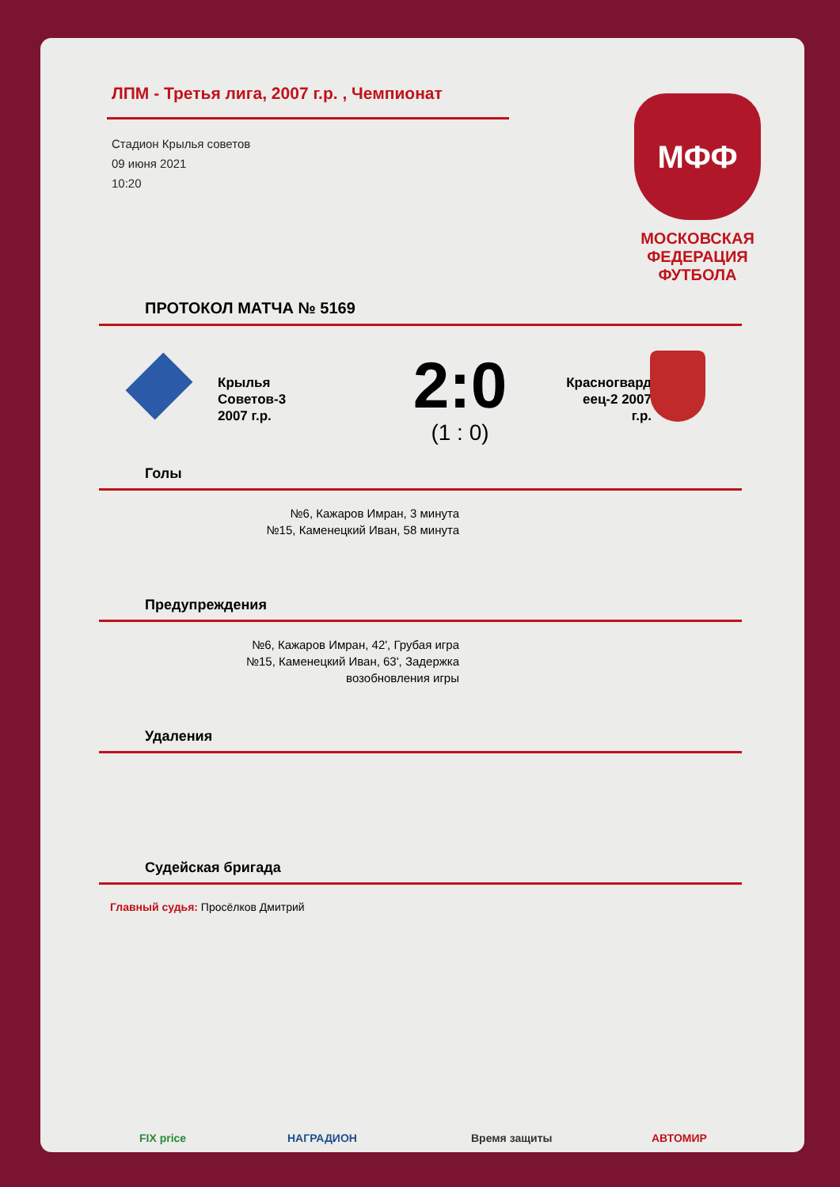ЛПМ - Третья лига, 2007 г.р. , Чемпионат
Стадион Крылья советов
09 июня 2021
10:20
МФФ
МОСКОВСКАЯ
ФЕДЕРАЦИЯ
ФУТБОЛА
ПРОТОКОЛ МАТЧА № 5169
Крылья
Советов-3
2007 г.р.
2:0
(1 : 0)
Красногвард
еец-2 2007
г.р.
Голы
№6, Кажаров Имран, 3 минута
№15, Каменецкий Иван, 58 минута
Предупреждения
№6, Кажаров Имран, 42', Грубая игра
№15, Каменецкий Иван, 63', Задержка
возобновления игры
Удаления
Судейская бригада
Главный судья: Просёлков Дмитрий
FIX price НАГРАДИОН Время защиты АВТОМИР